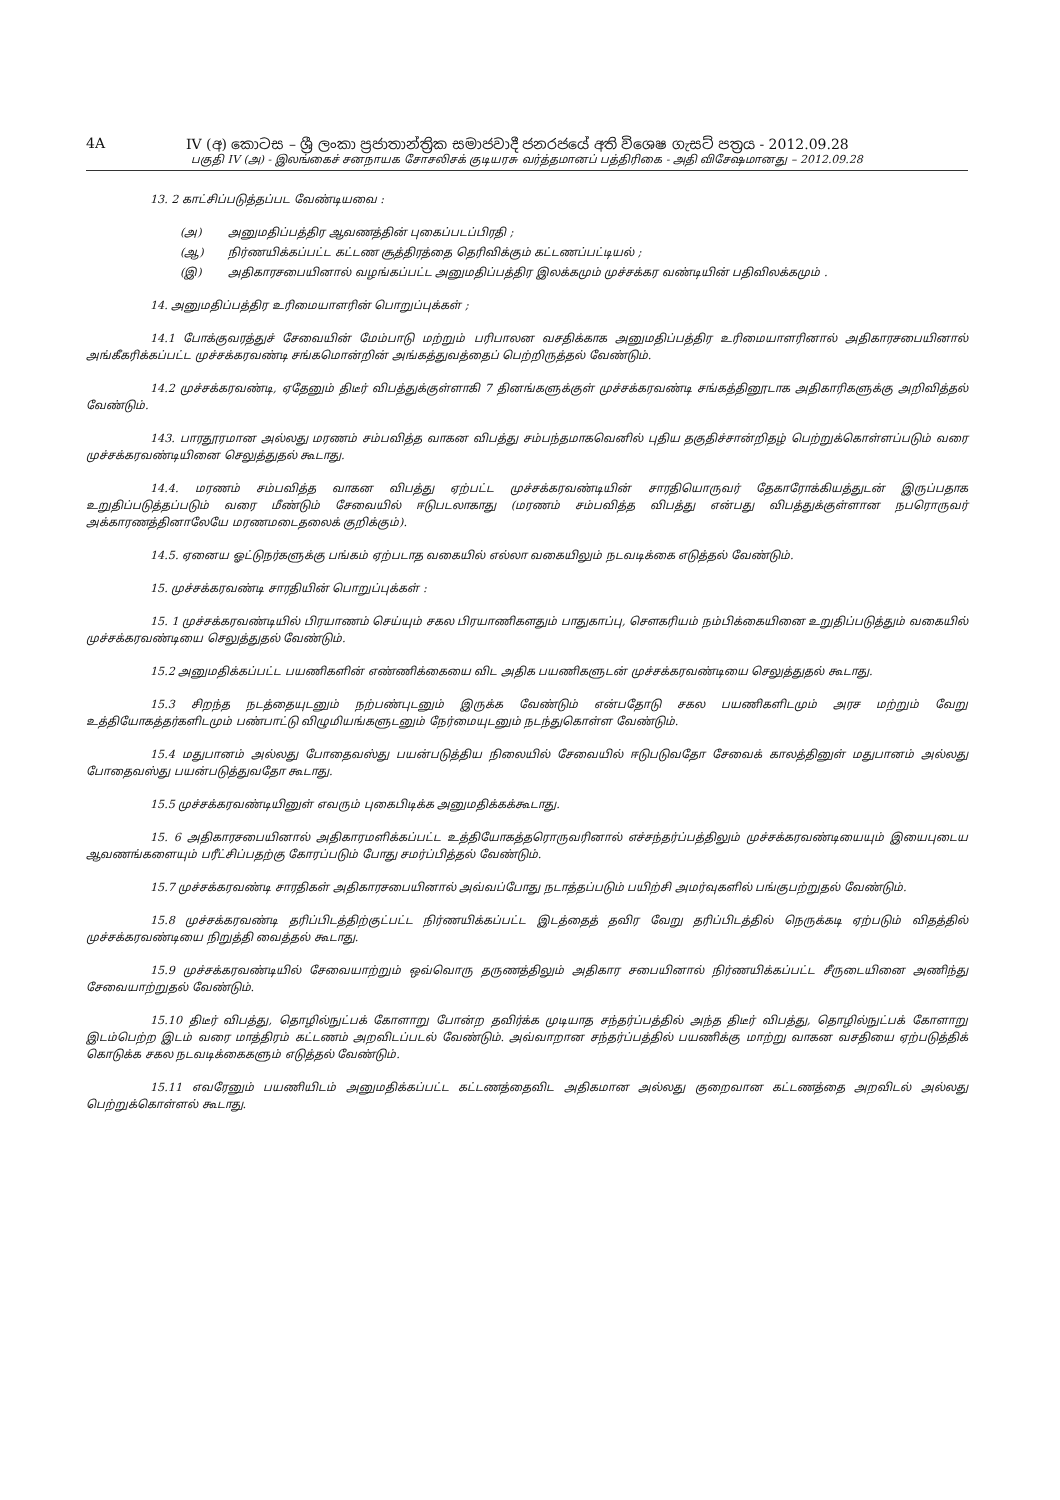4A IV (අ) කොටස – ශ්‍රී ලංකා ප්‍රජාතාන්ත්‍රික සමාජවාදී ජනරජයේ අති විශෙෂ ගැසට් පත්‍රය - 2012.09.28
பகுதி IV (அ) - இலங்கைச் சனநாயக சோசலிசக் குடியரசு வர்த்தமானப் பத்திரிகை - அதி விசேஷமானது – 2012.09.28
13. 2 காட்சிப்படுத்தப்பட வேண்டியவை :
(அ) அனுமதிப்பத்திர ஆவணத்தின் புகைப்படப்பிரதி ;
(ஆ) நிர்ணயிக்கப்பட்ட கட்டண சூத்திரத்தை தெரிவிக்கும் கட்டணப்பட்டியல் ;
(இ) அதிகாரசபையினால் வழங்கப்பட்ட அனுமதிப்பத்திர இலக்கமும் முச்சக்கர வண்டியின் பதிவிலக்கமும் .
14. அனுமதிப்பத்திர உரிமையாளரின் பொறுப்புக்கள் ;
14.1 போக்குவரத்துச் சேவையின் மேம்பாடு மற்றும் பரிபாலன வசதிக்காக அனுமதிப்பத்திர உரிமையாளரினால் அதிகாரசபையினால் அங்கீகரிக்கப்பட்ட முச்சக்கரவண்டி சங்கமொன்றின் அங்கத்துவத்தைப் பெற்றிருத்தல் வேண்டும்.
14.2 முச்சக்கரவண்டி, ஏதேனும் திடீர் விபத்துக்குள்ளாகி 7 தினங்களுக்குள் முச்சக்கரவண்டி சங்கத்தினூடாக அதிகாரிகளுக்கு அறிவித்தல் வேண்டும்.
143. பாரதூரமான அல்லது மரணம் சம்பவித்த வாகன விபத்து சம்பந்தமாகவெனில் புதிய தகுதிச்சான்றிதழ் பெற்றுக்கொள்ளப்படும் வரை முச்சக்கரவண்டியினை செலுத்துதல் கூடாது.
14.4. மரணம் சம்பவித்த வாகன விபத்து ஏற்பட்ட முச்சக்கரவண்டியின் சாரதியொருவர் தேகாரோக்கியத்துடன் இருப்பதாக உறுதிப்படுத்தப்படும் வரை மீண்டும் சேவையில் ஈடுபடலாகாது (மரணம் சம்பவித்த விபத்து என்பது விபத்துக்குள்ளான நபரொருவர் அக்காரணத்தினாலேயே மரணமடைதலைக் குறிக்கும்).
14.5. ஏனைய ஓட்டுநர்களுக்கு பங்கம் ஏற்படாத வகையில் எல்லா வகையிலும் நடவடிக்கை எடுத்தல் வேண்டும்.
15. முச்சக்கரவண்டி சாரதியின் பொறுப்புக்கள் :
15. 1 முச்சக்கரவண்டியில் பிரயாணம் செய்யும் சகல பிரயாணிகளதும் பாதுகாப்பு, சௌகரியம் நம்பிக்கையினை உறுதிப்படுத்தும் வகையில் முச்சக்கரவண்டியை செலுத்துதல் வேண்டும்.
15.2 அனுமதிக்கப்பட்ட பயணிகளின் எண்ணிக்கையை விட அதிக பயணிகளுடன் முச்சக்கரவண்டியை செலுத்துதல் கூடாது.
15.3 சிறந்த நடத்தையுடனும் நற்பண்புடனும் இருக்க வேண்டும் என்பதோடு சகல பயணிகளிடமும் அரச மற்றும் வேறு உத்தியோகத்தர்களிடமும் பண்பாட்டு விழுமியங்களுடனும் நேர்மையுடனும் நடந்துகொள்ள வேண்டும்.
15.4 மதுபானம் அல்லது போதைவஸ்து பயன்படுத்திய நிலையில் சேவையில் ஈடுபடுவதோ சேவைக் காலத்தினுள் மதுபானம் அல்லது போதைவஸ்து பயன்படுத்துவதோ கூடாது.
15.5 முச்சக்கரவண்டியினுள் எவரும் புகைபிடிக்க அனுமதிக்கக்கூடாது.
15. 6 அதிகாரசபையினால் அதிகாரமளிக்கப்பட்ட உத்தியோகத்தரொருவரினால் எச்சந்தர்ப்பத்திலும் முச்சக்கரவண்டியையும் இயைபுடைய ஆவணங்களையும் பரீட்சிப்பதற்கு கோரப்படும் போது சமர்ப்பித்தல் வேண்டும்.
15.7 முச்சக்கரவண்டி சாரதிகள் அதிகாரசபையினால் அவ்வப்போது நடாத்தப்படும் பயிற்சி அமர்வுகளில் பங்குபற்றுதல் வேண்டும்.
15.8 முச்சக்கரவண்டி தரிப்பிடத்திற்குட்பட்ட நிர்ணயிக்கப்பட்ட இடத்தைத் தவிர வேறு தரிப்பிடத்தில் நெருக்கடி ஏற்படும் விதத்தில் முச்சக்கரவண்டியை நிறுத்தி வைத்தல் கூடாது.
15.9 முச்சக்கரவண்டியில் சேவையாற்றும் ஒவ்வொரு தருணத்திலும் அதிகார சபையினால் நிர்ணயிக்கப்பட்ட சீருடையினை அணிந்து சேவையாற்றுதல் வேண்டும்.
15.10 திடீர் விபத்து, தொழில்நுட்பக் கோளாறு போன்ற தவிர்க்க முடியாத சந்தர்ப்பத்தில் அந்த திடீர் விபத்து, தொழில்நுட்பக் கோளாறு இடம்பெற்ற இடம் வரை மாத்திரம் கட்டணம் அறவிடப்படல் வேண்டும். அவ்வாறான சந்தர்ப்பத்தில் பயணிக்கு மாற்று வாகன வசதியை ஏற்படுத்திக் கொடுக்க சகல நடவடிக்கைகளும் எடுத்தல் வேண்டும்.
15.11 எவரேனும் பயணியிடம் அனுமதிக்கப்பட்ட கட்டணத்தைவிட அதிகமான அல்லது குறைவான கட்டணத்தை அறவிடல் அல்லது பெற்றுக்கொள்ளல் கூடாது.